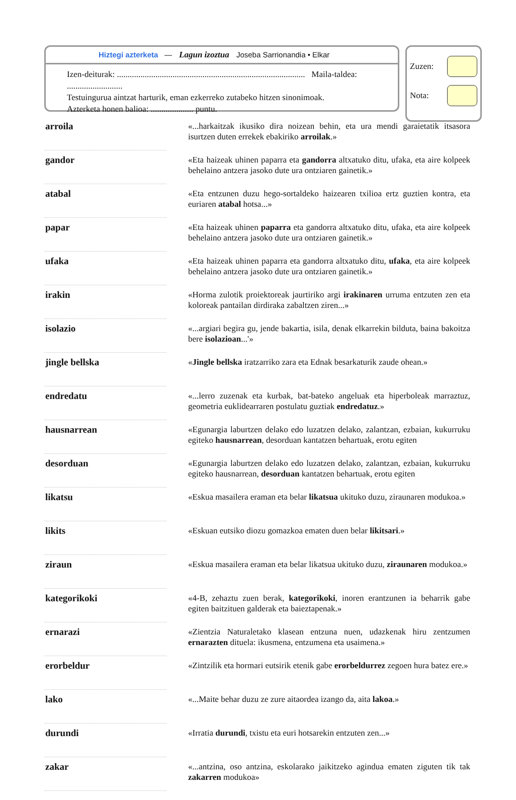Hiztegi azterketa — Lagun izoztua Joseba Sarrionandia • Elkar
Izen-deiturak: ........................................................................................ Maila-taldea: ..........................
Testuingurua aintzat harturik, eman ezkerreko zutabeko hitzen sinonimoak.
Azterketa honen balioa: .................... puntu.
Zuzen:
Nota:
| arroila | | «...harkaitzak ikusiko dira noizean behin, eta ura mendi garaietatik itsasora isurtzen duten errekek ebakiriko arroilak .» |
| gandor | | «Eta haizeak uhinen paparra eta gandorra altxatuko ditu, ufaka, eta aire kolpeek behelaino antzera jasoko dute ura ontziaren gainetik.» |
| atabal | | «Eta entzunen duzu hego-sortaldeko haizearen txilioa ertz guztien kontra, eta euriaren atabal hotsa...» |
| papar | | «Eta haizeak uhinen paparra eta gandorra altxatuko ditu, ufaka, eta aire kolpeek behelaino antzera jasoko dute ura ontziaren gainetik.» |
| ufaka | | «Eta haizeak uhinen paparra eta gandorra altxatuko ditu, ufaka , eta aire kolpeek behelaino antzera jasoko dute ura ontziaren gainetik.» |
| irakin | | «Horma zulotik proiektoreak jaurtiriko argi irakinaren urruma entzuten zen eta koloreak pantailan dirdiraka zabaltzen ziren...» |
| isolazio | | «...argiari begira gu, jende bakartia, isila, denak elkarrekin bilduta, baina bakoitza bere isolazioan ...'» |
| jingle bellska | | « Jingle bellska iratzarriko zara eta Ednak besarkaturik zaude ohean.» |
| endredatu | | «...lerro zuzenak eta kurbak, bat-bateko angeluak eta hiperboleak marraztuz, geometria euklidearraren postulatu guztiak endredatuz .» |
| hausnarrean | | «Egunargia laburtzen delako edo luzatzen delako, zalantzan, ezbaian, kukurruku egiteko hausnarrean , desorduan kantatzen behartuak, erotu egiten |
| desorduan | | «Egunargia laburtzen delako edo luzatzen delako, zalantzan, ezbaian, kukurruku egiteko hausnarrean, desorduan kantatzen behartuak, erotu egiten |
| likatsu | | «Eskua masailera eraman eta belar likatsua ukituko duzu, ziraunaren modukoa.» |
| likits | | «Eskuan eutsiko diozu gomazkoa ematen duen belar likitsari .» |
| ziraun | | «Eskua masailera eraman eta belar likatsua ukituko duzu, ziraunaren modukoa.» |
| kategorikoki | | «4-B, zehaztu zuen berak, kategorikoki , inoren erantzunen ia beharrik gabe egiten baitzituen galderak eta baieztapenak.» |
| ernarazi | | «Zientzia Naturaletako klasean entzuna nuen, udazkenak hiru zentzumen ernarazten dituela: ikusmena, entzumena eta usaimena.» |
| erorbeldur | | «Zintzilik eta hormari eutsirik etenik gabe erorbeldurrez zegoen hura batez ere.» |
| lako | | «...Maite behar duzu ze zure aitaordea izango da, aita lakoa .» |
| durundi | | «Irratia durundi , txistu eta euri hotsarekin entzuten zen...» |
| zakar | | «...antzina, oso antzina, eskolarako jaikitzeko agindua ematen ziguten tik tak zakarren modukoa» |